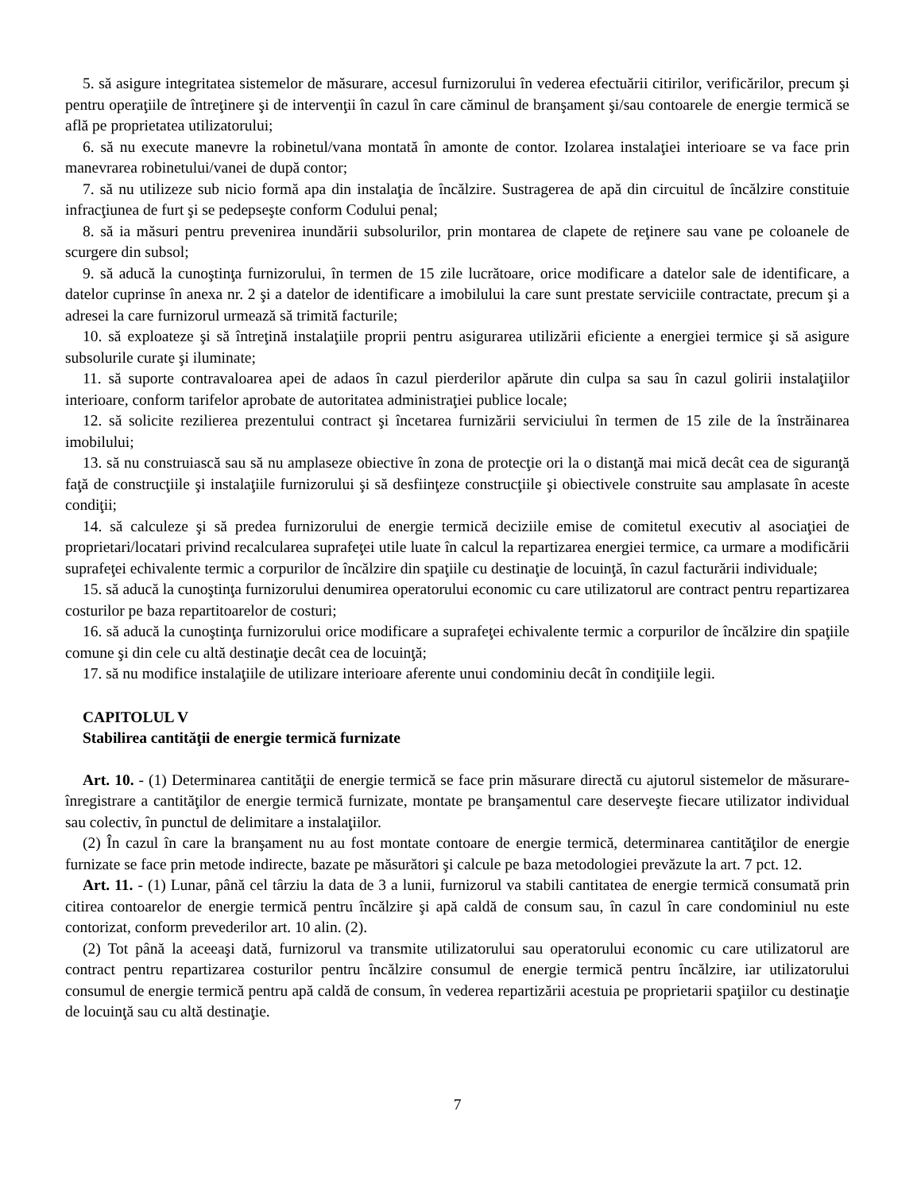5. să asigure integritatea sistemelor de măsurare, accesul furnizorului în vederea efectuării citirilor, verificărilor, precum şi pentru operaţiile de întreţinere şi de intervenţii în cazul în care căminul de branşament şi/sau contoarele de energie termică se află pe proprietatea utilizatorului;
6. să nu execute manevre la robinetul/vana montată în amonte de contor. Izolarea instalaţiei interioare se va face prin manevrarea robinetului/vanei de după contor;
7. să nu utilizeze sub nicio formă apa din instalaţia de încălzire. Sustragerea de apă din circuitul de încălzire constituie infracţiunea de furt şi se pedepseşte conform Codului penal;
8. să ia măsuri pentru prevenirea inundării subsolurilor, prin montarea de clapete de reţinere sau vane pe coloanele de scurgere din subsol;
9. să aducă la cunoştinţa furnizorului, în termen de 15 zile lucrătoare, orice modificare a datelor sale de identificare, a datelor cuprinse în anexa nr. 2 şi a datelor de identificare a imobilului la care sunt prestate serviciile contractate, precum şi a adresei la care furnizorul urmează să trimită facturile;
10. să exploateze şi să întreţină instalaţiile proprii pentru asigurarea utilizării eficiente a energiei termice şi să asigure subsolurile curate şi iluminate;
11. să suporte contravaloarea apei de adaos în cazul pierderilor apărute din culpa sa sau în cazul golirii instalaţiilor interioare, conform tarifelor aprobate de autoritatea administraţiei publice locale;
12. să solicite rezilierea prezentului contract şi încetarea furnizării serviciului în termen de 15 zile de la înstrăinarea imobilului;
13. să nu construiască sau să nu amplaseze obiective în zona de protecţie ori la o distanţă mai mică decât cea de siguranţă faţă de construcţiile şi instalaţiile furnizorului şi să desfiinţeze construcţiile şi obiectivele construite sau amplasate în aceste condiţii;
14. să calculeze şi să predea furnizorului de energie termică deciziile emise de comitetul executiv al asociaţiei de proprietari/locatari privind recalcularea suprafeţei utile luate în calcul la repartizarea energiei termice, ca urmare a modificării suprafeţei echivalente termic a corpurilor de încălzire din spaţiile cu destinaţie de locuinţă, în cazul facturării individuale;
15. să aducă la cunoştinţa furnizorului denumirea operatorului economic cu care utilizatorul are contract pentru repartizarea costurilor pe baza repartitoarelor de costuri;
16. să aducă la cunoştinţa furnizorului orice modificare a suprafeţei echivalente termic a corpurilor de încălzire din spaţiile comune şi din cele cu altă destinaţie decât cea de locuinţă;
17. să nu modifice instalaţiile de utilizare interioare aferente unui condominiu decât în condiţiile legii.
CAPITOLUL V
Stabilirea cantităţii de energie termică furnizate
Art. 10. - (1) Determinarea cantităţii de energie termică se face prin măsurare directă cu ajutorul sistemelor de măsurare-înregistrare a cantităţilor de energie termică furnizate, montate pe branşamentul care deserveşte fiecare utilizator individual sau colectiv, în punctul de delimitare a instalaţiilor.
(2) În cazul în care la branşament nu au fost montate contoare de energie termică, determinarea cantităţilor de energie furnizate se face prin metode indirecte, bazate pe măsurători şi calcule pe baza metodologiei prevăzute la art. 7 pct. 12.
Art. 11. - (1) Lunar, până cel târziu la data de 3 a lunii, furnizorul va stabili cantitatea de energie termică consumată prin citirea contoarelor de energie termică pentru încălzire şi apă caldă de consum sau, în cazul în care condominiul nu este contorizat, conform prevederilor art. 10 alin. (2).
(2) Tot până la aceeaşi dată, furnizorul va transmite utilizatorului sau operatorului economic cu care utilizatorul are contract pentru repartizarea costurilor pentru încălzire consumul de energie termică pentru încălzire, iar utilizatorului consumul de energie termică pentru apă caldă de consum, în vederea repartizării acestuia pe proprietarii spaţiilor cu destinaţie de locuinţă sau cu altă destinaţie.
7